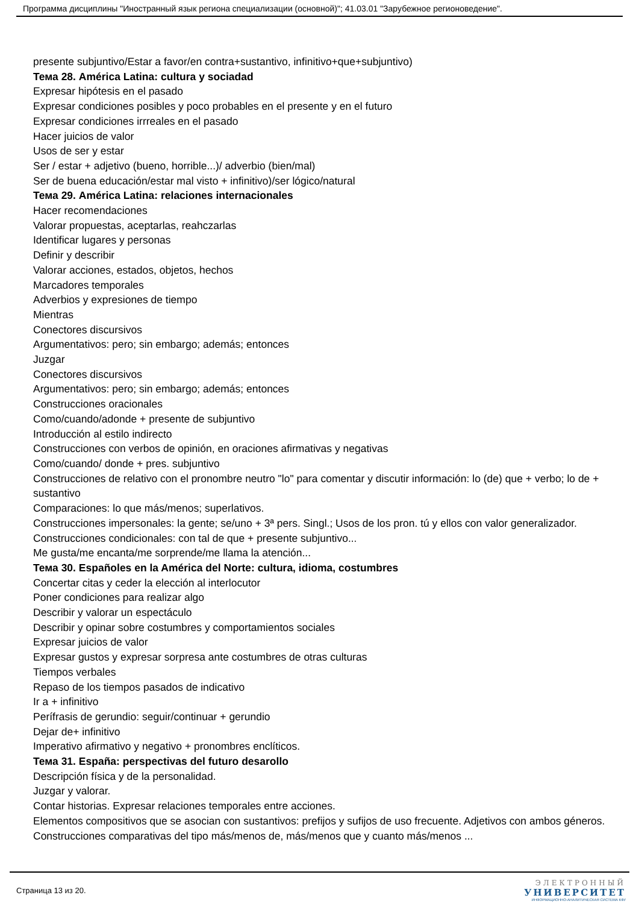Программа дисциплины "Иностранный язык региона специализации (основной)"; 41.03.01 "Зарубежное регионоведение".
presente subjuntivo/Estar a favor/en contra+sustantivo, infinitivo+que+subjuntivo)
Тема 28. América Latina: cultura y sociadad
Expresar hipótesis en el pasado
Expresar condiciones posibles y poco probables en el presente y en el futuro
Expresar condiciones irrreales en el pasado
Hacer juicios de valor
Usos de ser y estar
Ser / estar + adjetivo (bueno, horrible...)/ adverbio (bien/mal)
Ser de buena educación/estar mal visto + infinitivo)/ser lógico/natural
Тема 29. América Latina: relaciones internacionales
Hacer recomendaciones
Valorar propuestas, aceptarlas, reahczarlas
Identificar lugares y personas
Definir y describir
Valorar acciones, estados, objetos, hechos
Marcadores temporales
Adverbios y expresiones de tiempo
Mientras
Conectores discursivos
Argumentativos: pero; sin embargo; además; entonces
Juzgar
Conectores discursivos
Argumentativos: pero; sin embargo; además; entonces
Construcciones oracionales
Como/cuando/adonde + presente de subjuntivo
Introducción al estilo indirecto
Construcciones con verbos de opinión, en oraciones afirmativas y negativas
Como/cuando/ donde + pres. subjuntivo
Construcciones de relativo con el pronombre neutro "lo" para comentar y discutir información: lo (de) que + verbo; lo de + sustantivo
Comparaciones: lo que más/menos; superlativos.
Construcciones impersonales: la gente; se/uno + 3ª pers. Singl.; Usos de los pron. tú y ellos con valor generalizador.
Construcciones condicionales: con tal de que + presente subjuntivo...
Me gusta/me encanta/me sorprende/me llama la atención...
Тема 30. Españoles en la América del Norte: cultura, idioma, costumbres
Concertar citas y ceder la elección al interlocutor
Poner condiciones para realizar algo
Describir y valorar un espectáculo
Describir y opinar sobre costumbres y comportamientos sociales
Expresar juicios de valor
Expresar gustos y expresar sorpresa ante costumbres de otras culturas
Tiempos verbales
Repaso de los tiempos pasados de indicativo
Ir a + infinitivo
Perífrasis de gerundio: seguir/continuar + gerundio
Dejar de+ infinitivo
Imperativo afirmativo y negativo + pronombres enclíticos.
Тема 31. España: perspectivas del futuro desarollo
Descripción física y de la personalidad.
Juzgar y valorar.
Contar historias. Expresar relaciones temporales entre acciones.
Elementos compositivos que se asocian con sustantivos: prefijos y sufijos de uso frecuente. Adjetivos con ambos géneros.
Construcciones comparativas del tipo más/menos de, más/menos que y cuanto más/menos ...
Страница 13 из 20.
ЭЛЕКТРОННЫЙ
УНИВЕРСИТЕТ
ИНФОРМАЦИОННО-АНАЛИТИЧЕСКАЯ СИСТЕМА КФУ